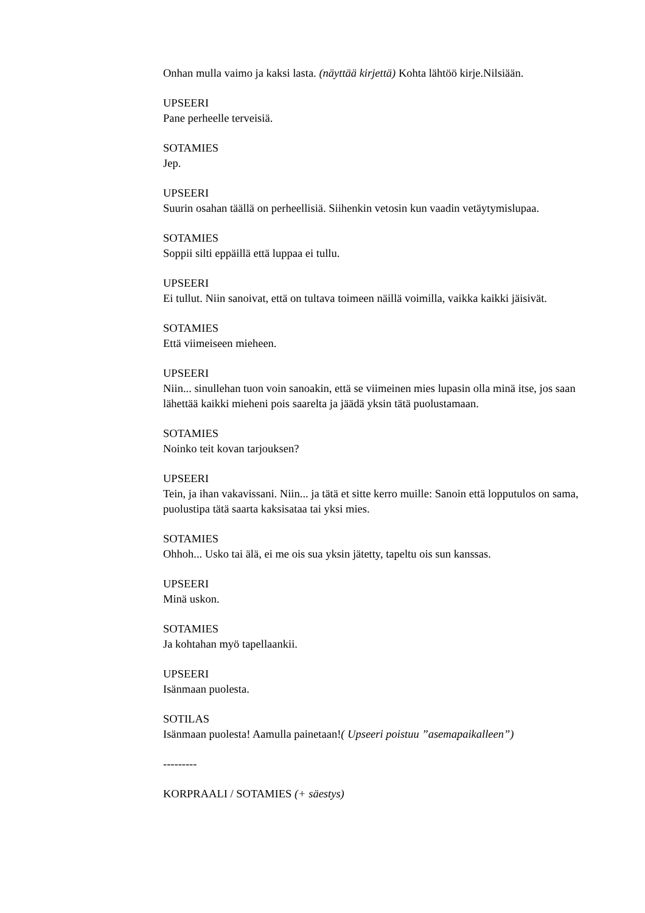Onhan mulla vaimo ja kaksi lasta. (näyttää kirjettä) Kohta lähtöö kirje.Nilsiään.
UPSEERI
Pane perheelle terveisiä.
SOTAMIES
Jep.
UPSEERI
Suurin osahan täällä on perheellisiä. Siihenkin vetosin kun vaadin vetäytymislupaa.
SOTAMIES
Soppii silti eppäillä että luppaa ei tullu.
UPSEERI
Ei tullut. Niin sanoivat, että on tultava toimeen näillä voimilla, vaikka kaikki jäisivät.
SOTAMIES
Että viimeiseen mieheen.
UPSEERI
Niin... sinullehan tuon voin sanoakin, että se viimeinen mies lupasin olla minä itse, jos saan lähettää kaikki mieheni pois saarelta ja jäädä yksin tätä puolustamaan.
SOTAMIES
Noinko teit kovan tarjouksen?
UPSEERI
Tein, ja ihan vakavissani. Niin... ja tätä et sitte kerro muille: Sanoin että lopputulos on sama, puolustipa tätä saarta kaksisataa tai yksi mies.
SOTAMIES
Ohhoh... Usko tai älä, ei me ois sua yksin jätetty, tapeltu ois sun kanssas.
UPSEERI
Minä uskon.
SOTAMIES
Ja kohtahan myö tapellaankii.
UPSEERI
Isänmaan puolesta.
SOTILAS
Isänmaan puolesta! Aamulla painetaan!( Upseeri poistuu ”asemapaikalleen”)
---------
KORPRAALI / SOTAMIES (+ säestys)